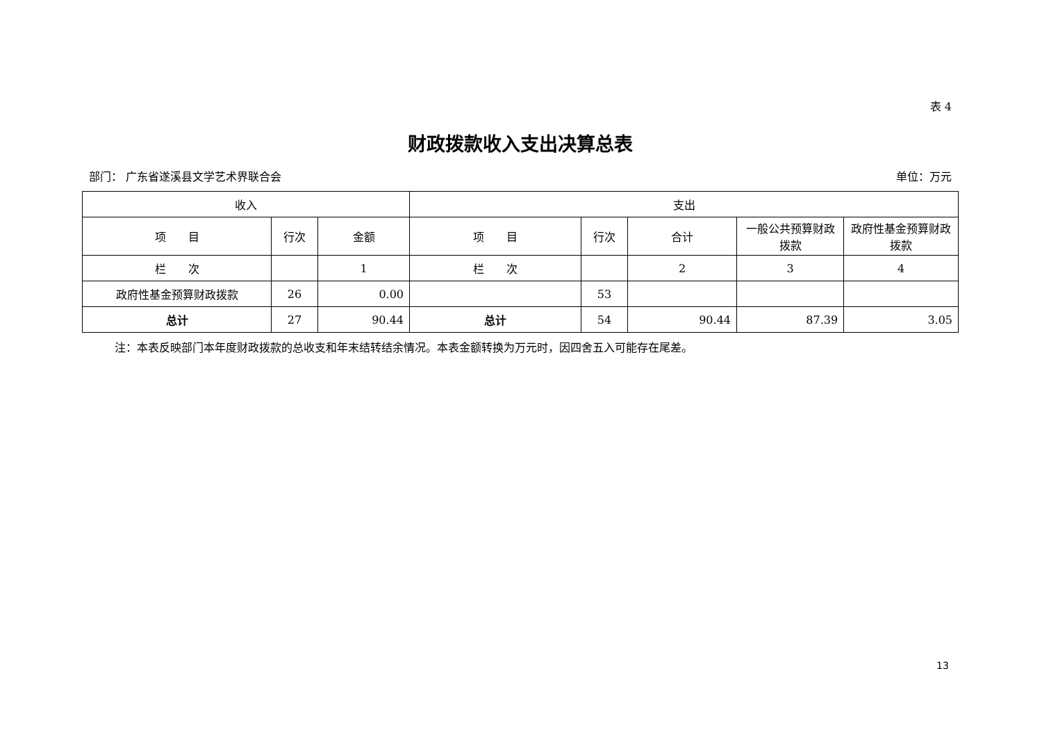表 4
财政拨款收入支出决算总表
部门： 广东省遂溪县文学艺术界联合会 单位：万元
| 收入 | | | 支出 | | | | |
| --- | --- | --- | --- | --- | --- | --- | --- |
| 项 目 | 行次 | 金额 | 项 目 | 行次 | 合计 | 一般公共预算财政拨款 | 政府性基金预算财政拨款 |
| 栏 次 | | 1 | 栏 次 | | 2 | 3 | 4 |
| 政府性基金预算财政拨款 | 26 | 0.00 | | 53 | | | |
| 总计 | 27 | 90.44 | 总计 | 54 | 90.44 | 87.39 | 3.05 |
注：本表反映部门本年度财政拨款的总收支和年末结转结余情况。本表金额转换为万元时，因四舍五入可能存在尾差。
13